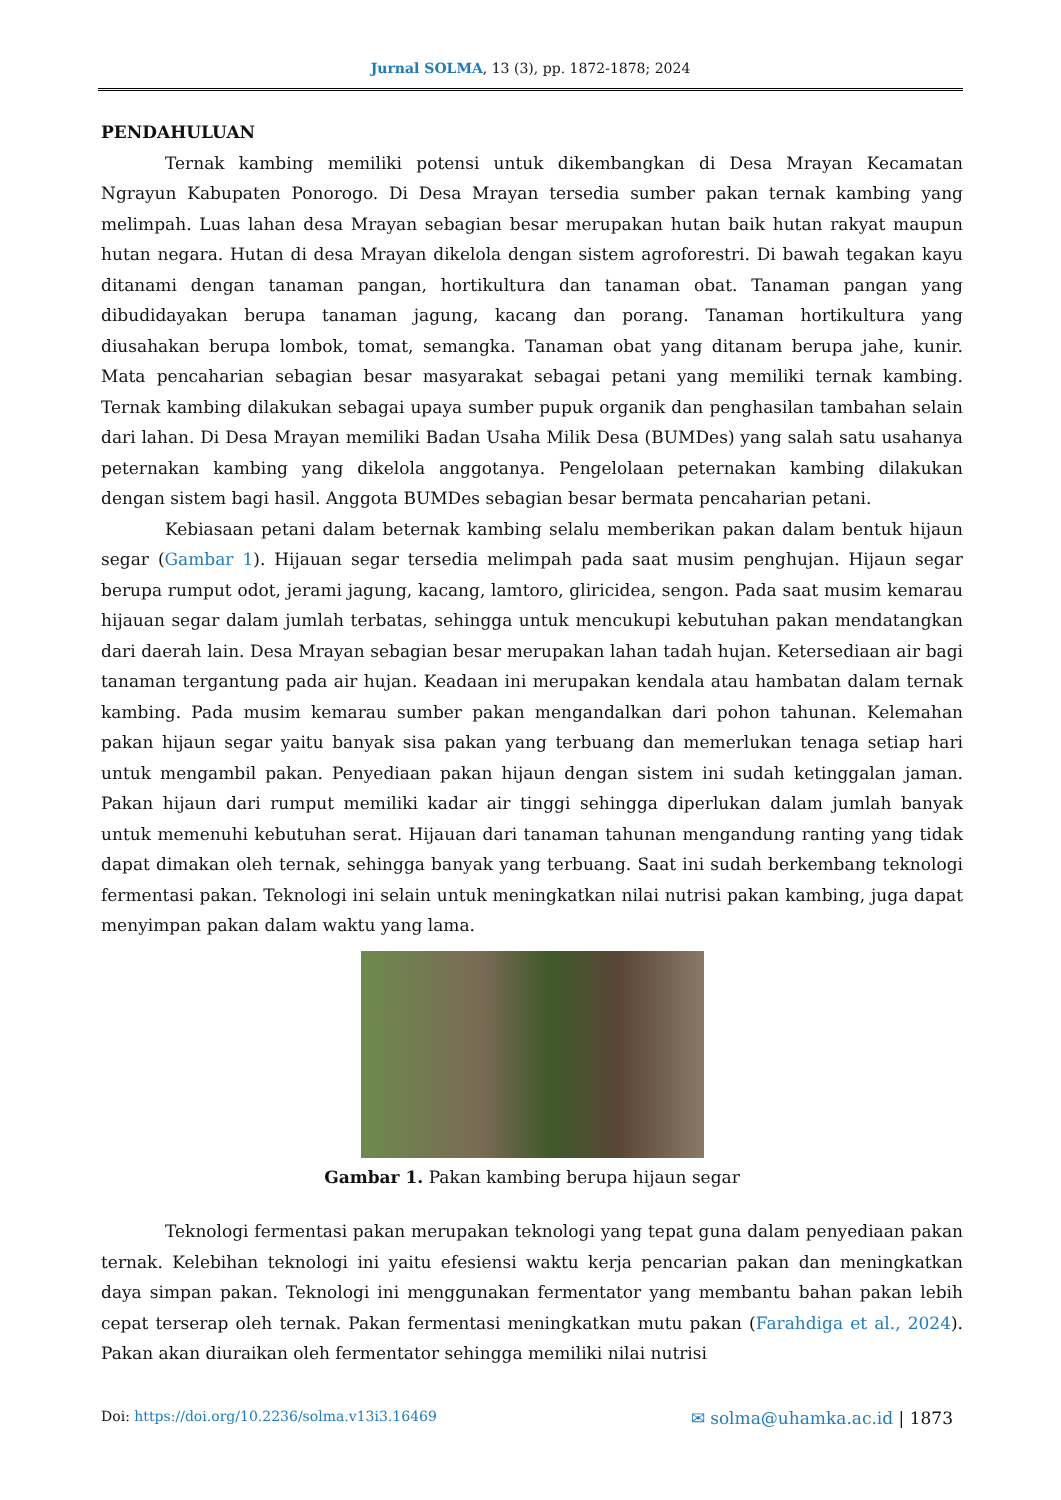Jurnal SOLMA, 13 (3), pp. 1872-1878; 2024
PENDAHULUAN
Ternak kambing memiliki potensi untuk dikembangkan di Desa Mrayan Kecamatan Ngrayun Kabupaten Ponorogo. Di Desa Mrayan tersedia sumber pakan ternak kambing yang melimpah. Luas lahan desa Mrayan sebagian besar merupakan hutan baik hutan rakyat maupun hutan negara. Hutan di desa Mrayan dikelola dengan sistem agroforestri. Di bawah tegakan kayu ditanami dengan tanaman pangan, hortikultura dan tanaman obat. Tanaman pangan yang dibudidayakan berupa tanaman jagung, kacang dan porang. Tanaman hortikultura yang diusahakan berupa lombok, tomat, semangka. Tanaman obat yang ditanam berupa jahe, kunir. Mata pencaharian sebagian besar masyarakat sebagai petani yang memiliki ternak kambing. Ternak kambing dilakukan sebagai upaya sumber pupuk organik dan penghasilan tambahan selain dari lahan. Di Desa Mrayan memiliki Badan Usaha Milik Desa (BUMDes) yang salah satu usahanya peternakan kambing yang dikelola anggotanya. Pengelolaan peternakan kambing dilakukan dengan sistem bagi hasil. Anggota BUMDes sebagian besar bermata pencaharian petani.
Kebiasaan petani dalam beternak kambing selalu memberikan pakan dalam bentuk hijaun segar (Gambar 1). Hijauan segar tersedia melimpah pada saat musim penghujan. Hijaun segar berupa rumput odot, jerami jagung, kacang, lamtoro, gliricidea, sengon. Pada saat musim kemarau hijauan segar dalam jumlah terbatas, sehingga untuk mencukupi kebutuhan pakan mendatangkan dari daerah lain. Desa Mrayan sebagian besar merupakan lahan tadah hujan. Ketersediaan air bagi tanaman tergantung pada air hujan. Keadaan ini merupakan kendala atau hambatan dalam ternak kambing. Pada musim kemarau sumber pakan mengandalkan dari pohon tahunan. Kelemahan pakan hijaun segar yaitu banyak sisa pakan yang terbuang dan memerlukan tenaga setiap hari untuk mengambil pakan. Penyediaan pakan hijaun dengan sistem ini sudah ketinggalan jaman. Pakan hijaun dari rumput memiliki kadar air tinggi sehingga diperlukan dalam jumlah banyak untuk memenuhi kebutuhan serat. Hijauan dari tanaman tahunan mengandung ranting yang tidak dapat dimakan oleh ternak, sehingga banyak yang terbuang. Saat ini sudah berkembang teknologi fermentasi pakan. Teknologi ini selain untuk meningkatkan nilai nutrisi pakan kambing, juga dapat menyimpan pakan dalam waktu yang lama.
Gambar 1. Pakan kambing berupa hijaun segar
Teknologi fermentasi pakan merupakan teknologi yang tepat guna dalam penyediaan pakan ternak. Kelebihan teknologi ini yaitu efesiensi waktu kerja pencarian pakan dan meningkatkan daya simpan pakan. Teknologi ini menggunakan fermentator yang membantu bahan pakan lebih cepat terserap oleh ternak. Pakan fermentasi meningkatkan mutu pakan (Farahdiga et al., 2024). Pakan akan diuraikan oleh fermentator sehingga memiliki nilai nutrisi
Doi: https://doi.org/10.2236/solma.v13i3.16469 ✉ solma@uhamka.ac.id | 1873